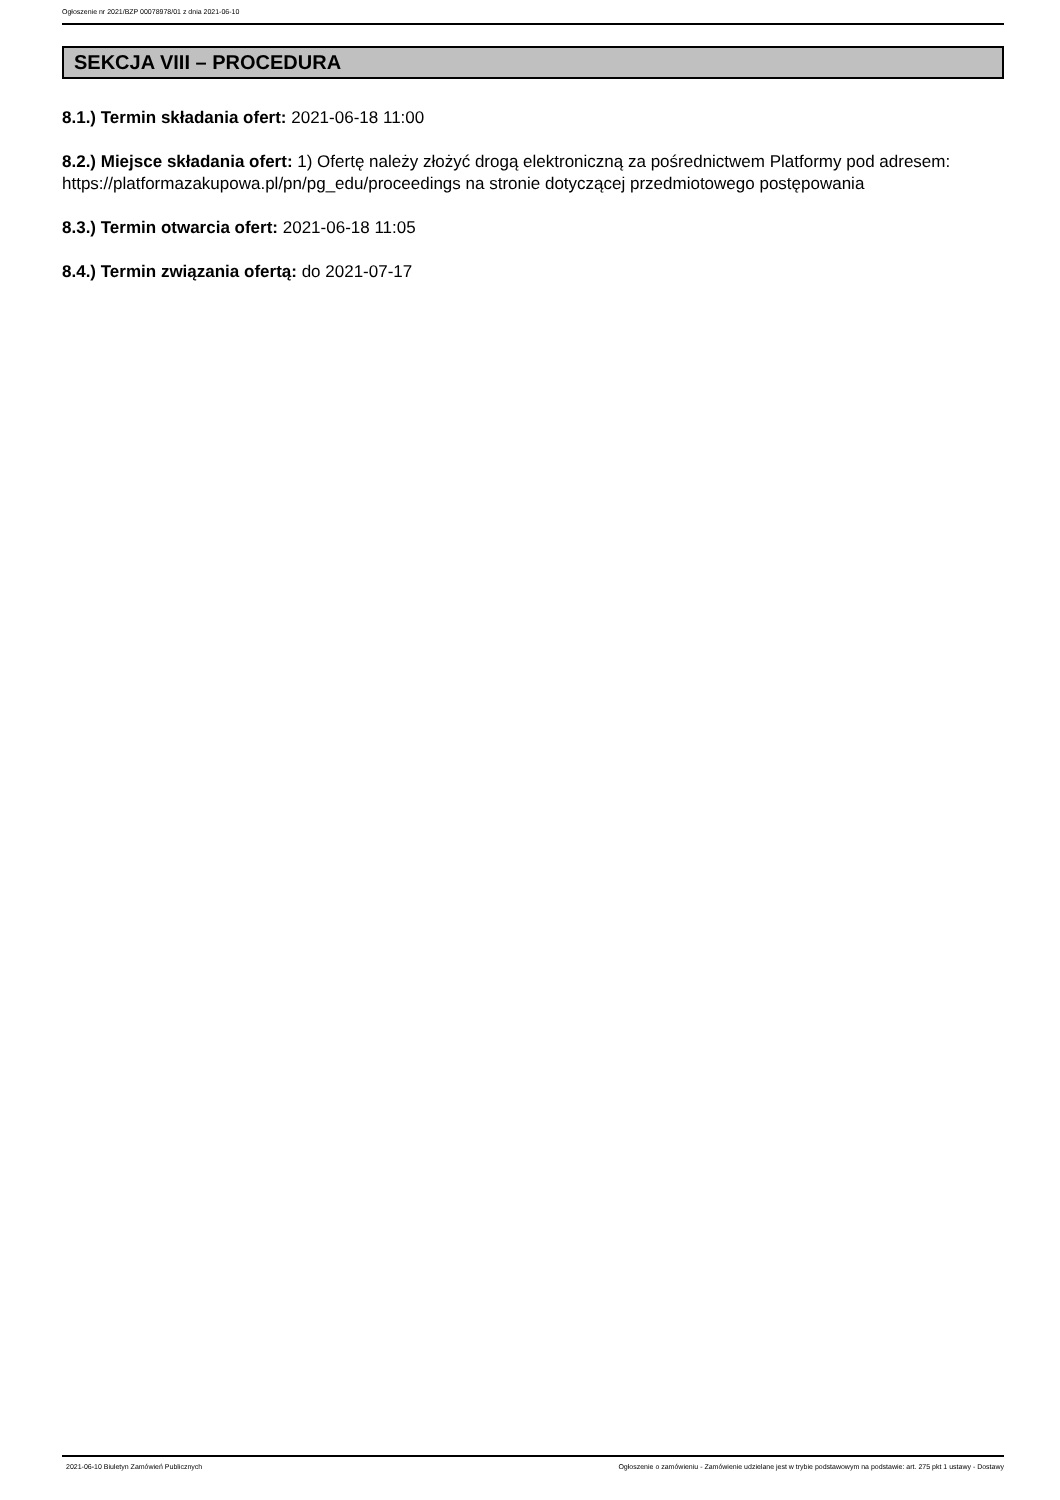Ogłoszenie nr 2021/BZP 00078978/01 z dnia 2021-06-10
SEKCJA VIII – PROCEDURA
8.1.) Termin składania ofert: 2021-06-18 11:00
8.2.) Miejsce składania ofert: 1) Ofertę należy złożyć drogą elektroniczną za pośrednictwem Platformy pod adresem: https://platformazakupowa.pl/pn/pg_edu/proceedings na stronie dotyczącej przedmiotowego postępowania
8.3.) Termin otwarcia ofert: 2021-06-18 11:05
8.4.) Termin związania ofertą: do 2021-07-17
2021-06-10 Biuletyn Zamówień Publicznych Ogłoszenie o zamówieniu - Zamówienie udzielane jest w trybie podstawowym na podstawie: art. 275 pkt 1 ustawy - Dostawy